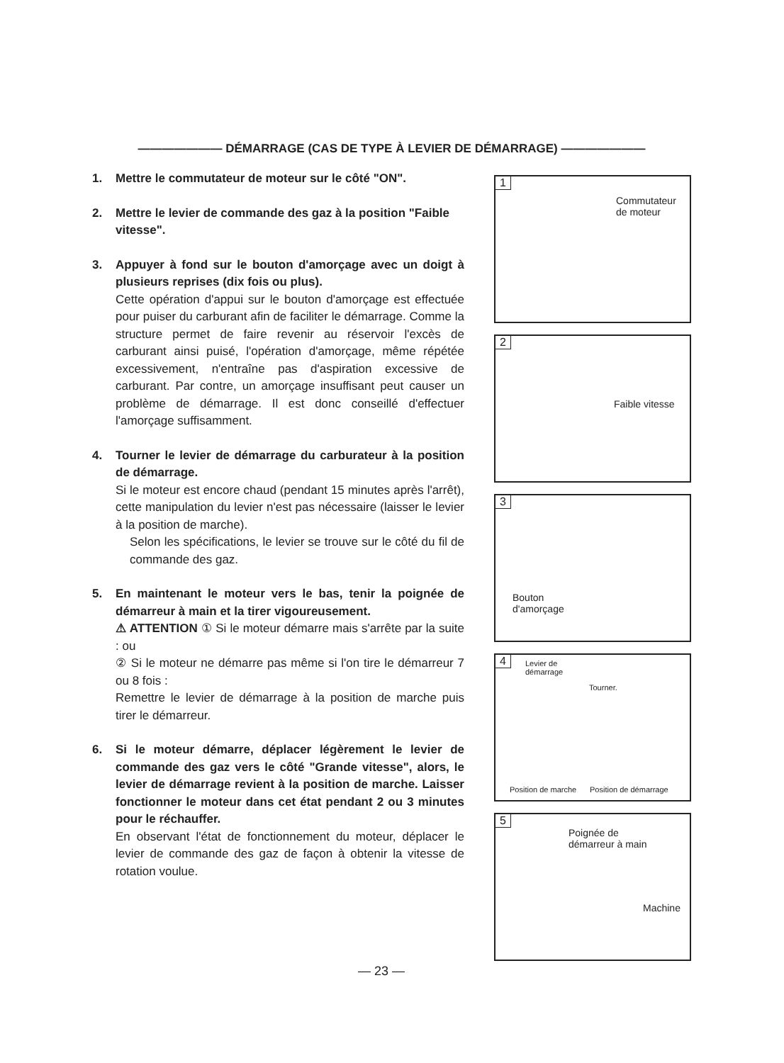——————— DÉMARRAGE (CAS DE TYPE À LEVIER DE DÉMARRAGE) ———————
1. Mettre le commutateur de moteur sur le côté "ON".
2. Mettre le levier de commande des gaz à la position "Faible vitesse".
3. Appuyer à fond sur le bouton d'amorçage avec un doigt à plusieurs reprises (dix fois ou plus).
Cette opération d'appui sur le bouton d'amorçage est effectuée pour puiser du carburant afin de faciliter le démarrage. Comme la structure permet de faire revenir au réservoir l'excès de carburant ainsi puisé, l'opération d'amorçage, même répétée excessivement, n'entraîne pas d'aspiration excessive de carburant. Par contre, un amorçage insuffisant peut causer un problème de démarrage. Il est donc conseillé d'effectuer l'amorçage suffisamment.
4. Tourner le levier de démarrage du carburateur à la position de démarrage.
Si le moteur est encore chaud (pendant 15 minutes après l'arrêt), cette manipulation du levier n'est pas nécessaire (laisser le levier à la position de marche).
Selon les spécifications, le levier se trouve sur le côté du fil de commande des gaz.
5. En maintenant le moteur vers le bas, tenir la poignée de démarreur à main et la tirer vigoureusement.
⚠ ATTENTION ① Si le moteur démarre mais s'arrête par la suite : ou
② Si le moteur ne démarre pas même si l'on tire le démarreur 7 ou 8 fois :
Remettre le levier de démarrage à la position de marche puis tirer le démarreur.
6. Si le moteur démarre, déplacer légèrement le levier de commande des gaz vers le côté "Grande vitesse", alors, le levier de démarrage revient à la position de marche. Laisser fonctionner le moteur dans cet état pendant 2 ou 3 minutes pour le réchauffer.
En observant l'état de fonctionnement du moteur, déplacer le levier de commande des gaz de façon à obtenir la vitesse de rotation voulue.
1
Commutateur
de moteur
2
Faible vitesse
3
Bouton
d'amorçage
4 Levier de
démarrage
Tourner.
Position de marche Position de démarrage
5
Poignée de
démarreur à main
Machine
— 23 —